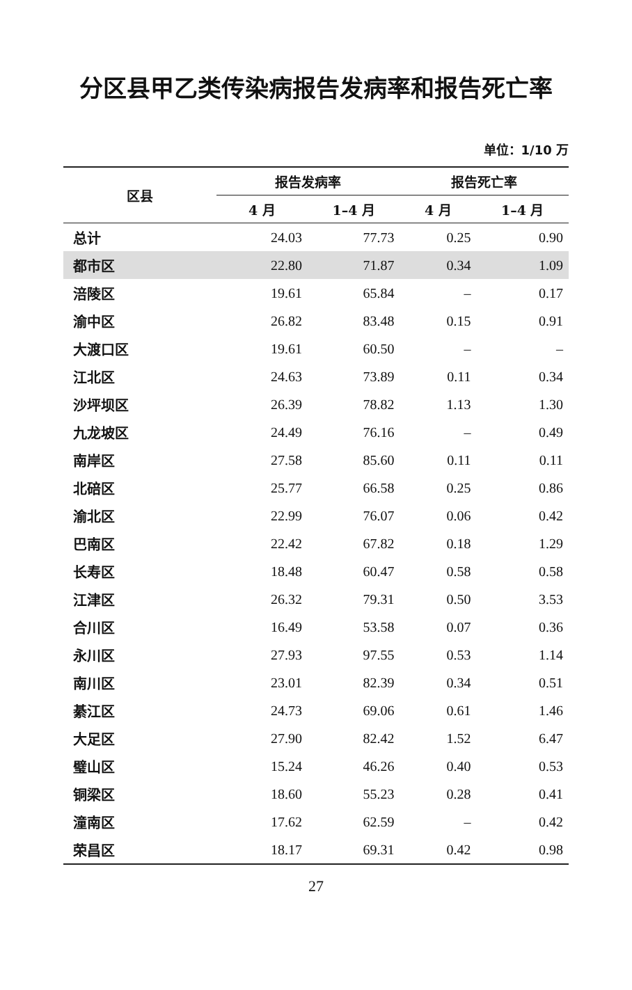分区县甲乙类传染病报告发病率和报告死亡率
单位：1/10 万
| 区县 | 报告发病率 | | 报告死亡率 | |
| --- | --- | --- | --- | --- |
| | 4 月 | 1–4 月 | 4 月 | 1–4 月 |
| 总计 | 24.03 | 77.73 | 0.25 | 0.90 |
| 都市区 | 22.80 | 71.87 | 0.34 | 1.09 |
| 涪陵区 | 19.61 | 65.84 | – | 0.17 |
| 渝中区 | 26.82 | 83.48 | 0.15 | 0.91 |
| 大渡口区 | 19.61 | 60.50 | – | – |
| 江北区 | 24.63 | 73.89 | 0.11 | 0.34 |
| 沙坪坝区 | 26.39 | 78.82 | 1.13 | 1.30 |
| 九龙坡区 | 24.49 | 76.16 | – | 0.49 |
| 南岸区 | 27.58 | 85.60 | 0.11 | 0.11 |
| 北碚区 | 25.77 | 66.58 | 0.25 | 0.86 |
| 渝北区 | 22.99 | 76.07 | 0.06 | 0.42 |
| 巴南区 | 22.42 | 67.82 | 0.18 | 1.29 |
| 长寿区 | 18.48 | 60.47 | 0.58 | 0.58 |
| 江津区 | 26.32 | 79.31 | 0.50 | 3.53 |
| 合川区 | 16.49 | 53.58 | 0.07 | 0.36 |
| 永川区 | 27.93 | 97.55 | 0.53 | 1.14 |
| 南川区 | 23.01 | 82.39 | 0.34 | 0.51 |
| 綦江区 | 24.73 | 69.06 | 0.61 | 1.46 |
| 大足区 | 27.90 | 82.42 | 1.52 | 6.47 |
| 璧山区 | 15.24 | 46.26 | 0.40 | 0.53 |
| 铜梁区 | 18.60 | 55.23 | 0.28 | 0.41 |
| 潼南区 | 17.62 | 62.59 | – | 0.42 |
| 荣昌区 | 18.17 | 69.31 | 0.42 | 0.98 |
27